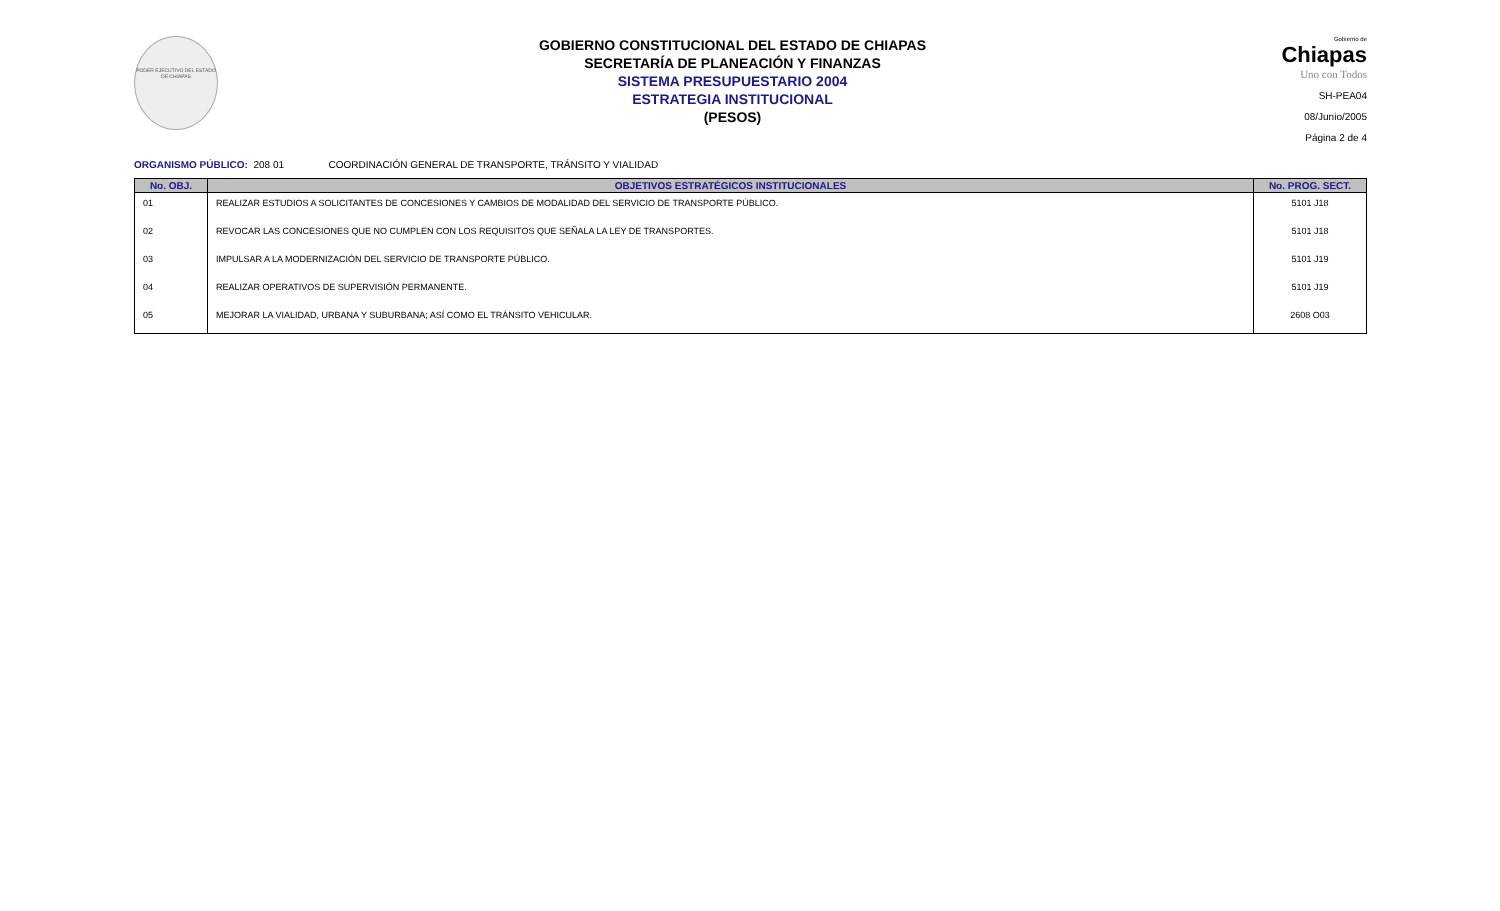PODER EJECUTIVO DEL ESTADO DE CHIAPAS
GOBIERNO CONSTITUCIONAL DEL ESTADO DE CHIAPAS
SECRETARÍA DE PLANEACIÓN Y FINANZAS
SISTEMA PRESUPUESTARIO 2004
ESTRATEGIA INSTITUCIONAL
(PESOS)
Gobierno de
Chiapas
Uno con Todos
SH-PEA04
08/Junio/2005
Página 2 de 4
ORGANISMO PÚBLICO: 208 01 COORDINACIÓN GENERAL DE TRANSPORTE, TRÁNSITO Y VIALIDAD
| No. OBJ. | OBJETIVOS ESTRATÉGICOS INSTITUCIONALES | No. PROG. SECT. |
| --- | --- | --- |
| 01 | REALIZAR ESTUDIOS A SOLICITANTES DE CONCESIONES Y CAMBIOS DE MODALIDAD DEL SERVICIO DE TRANSPORTE PÚBLICO. | 5101 J18 |
| 02 | REVOCAR LAS CONCESIONES QUE NO CUMPLEN CON LOS REQUISITOS QUE SEÑALA LA LEY DE TRANSPORTES. | 5101 J18 |
| 03 | IMPULSAR A LA MODERNIZACIÓN DEL SERVICIO DE TRANSPORTE PÚBLICO. | 5101 J19 |
| 04 | REALIZAR OPERATIVOS DE SUPERVISIÓN PERMANENTE. | 5101 J19 |
| 05 | MEJORAR LA VIALIDAD, URBANA Y SUBURBANA; ASÍ COMO EL TRÁNSITO VEHICULAR. | 2608 O03 |